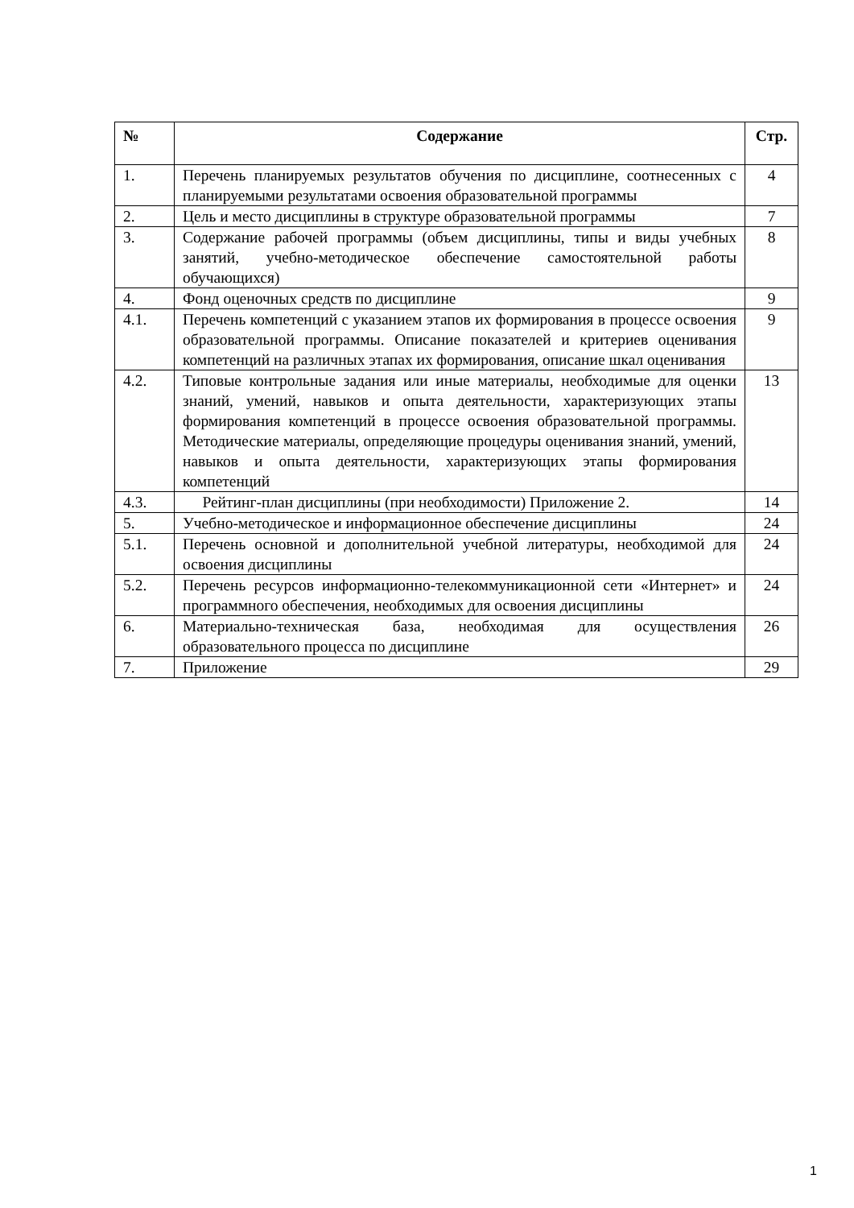| № | Содержание | Стр. |
| --- | --- | --- |
| 1. | Перечень планируемых результатов обучения по дисциплине, соотнесенных с планируемыми результатами освоения образовательной программы | 4 |
| 2. | Цель и место дисциплины в структуре образовательной программы | 7 |
| 3. | Содержание рабочей программы (объем дисциплины, типы и виды учебных занятий, учебно-методическое обеспечение самостоятельной работы обучающихся) | 8 |
| 4. | Фонд оценочных средств по дисциплине | 9 |
| 4.1. | Перечень компетенций с указанием этапов их формирования в процессе освоения образовательной программы. Описание показателей и критериев оценивания компетенций на различных этапах их формирования, описание шкал оценивания | 9 |
| 4.2. | Типовые контрольные задания или иные материалы, необходимые для оценки знаний, умений, навыков и опыта деятельности, характеризующих этапы формирования компетенций в процессе освоения образовательной программы. Методические материалы, определяющие процедуры оценивания знаний, умений, навыков и опыта деятельности, характеризующих этапы формирования компетенций | 13 |
| 4.3. | Рейтинг-план дисциплины (при необходимости) Приложение 2. | 14 |
| 5. | Учебно-методическое и информационное обеспечение дисциплины | 24 |
| 5.1. | Перечень основной и дополнительной учебной литературы, необходимой для освоения дисциплины | 24 |
| 5.2. | Перечень ресурсов информационно-телекоммуникационной сети «Интернет» и программного обеспечения, необходимых для освоения дисциплины | 24 |
| 6. | Материально-техническая база, необходимая для осуществления образовательного процесса по дисциплине | 26 |
| 7. | Приложение | 29 |
1